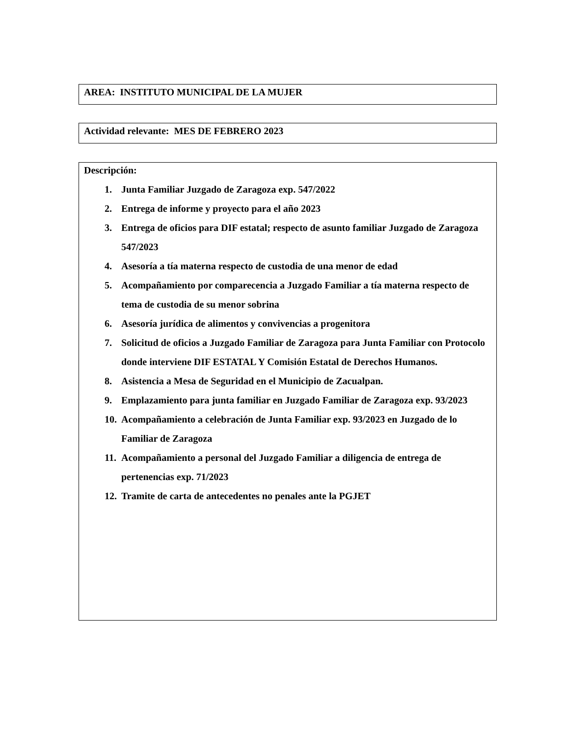AREA: INSTITUTO MUNICIPAL DE LA MUJER
Actividad relevante: MES DE FEBRERO 2023
Descripción:
1. Junta Familiar Juzgado de Zaragoza exp. 547/2022
2. Entrega de informe y proyecto para el año 2023
3. Entrega de oficios para DIF estatal; respecto de asunto familiar Juzgado de Zaragoza 547/2023
4. Asesoría a tía materna respecto de custodia de una menor de edad
5. Acompañamiento por comparecencia a Juzgado Familiar a tía materna respecto de tema de custodia de su menor sobrina
6. Asesoría jurídica de alimentos y convivencias a progenitora
7. Solicitud de oficios a Juzgado Familiar de Zaragoza para Junta Familiar con Protocolo donde interviene DIF ESTATAL Y Comisión Estatal de Derechos Humanos.
8. Asistencia a Mesa de Seguridad en el Municipio de Zacualpan.
9. Emplazamiento para junta familiar en Juzgado Familiar de Zaragoza exp. 93/2023
10. Acompañamiento a celebración de Junta Familiar exp. 93/2023 en Juzgado de lo Familiar de Zaragoza
11. Acompañamiento a personal del Juzgado Familiar a diligencia de entrega de pertenencias exp. 71/2023
12. Tramite de carta de antecedentes no penales ante la PGJET